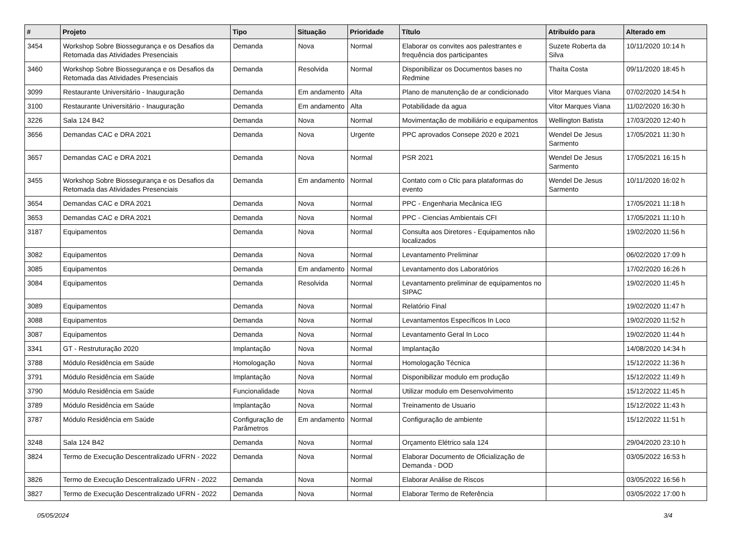| # | Projeto | Tipo | Situação | Prioridade | Título | Atribuído para | Alterado em |
| --- | --- | --- | --- | --- | --- | --- | --- |
| 3454 | Workshop Sobre Biossegurança e os Desafios da Retomada das Atividades Presenciais | Demanda | Nova | Normal | Elaborar os convites aos palestrantes e frequência dos participantes | Suzete Roberta da Silva | 10/11/2020 10:14 h |
| 3460 | Workshop Sobre Biossegurança e os Desafios da Retomada das Atividades Presenciais | Demanda | Resolvida | Normal | Disponibilizar os Documentos bases no Redmine | Thaíta Costa | 09/11/2020 18:45 h |
| 3099 | Restaurante Universitário - Inauguração | Demanda | Em andamento | Alta | Plano de manutenção de ar condicionado | Vitor Marques Viana | 07/02/2020 14:54 h |
| 3100 | Restaurante Universitário - Inauguração | Demanda | Em andamento | Alta | Potabilidade da agua | Vitor Marques Viana | 11/02/2020 16:30 h |
| 3226 | Sala 124 B42 | Demanda | Nova | Normal | Movimentação de mobiliário e equipamentos | Wellington Batista | 17/03/2020 12:40 h |
| 3656 | Demandas CAC e DRA 2021 | Demanda | Nova | Urgente | PPC aprovados Consepe 2020 e 2021 | Wendel De Jesus Sarmento | 17/05/2021 11:30 h |
| 3657 | Demandas CAC e DRA 2021 | Demanda | Nova | Normal | PSR 2021 | Wendel De Jesus Sarmento | 17/05/2021 16:15 h |
| 3455 | Workshop Sobre Biossegurança e os Desafios da Retomada das Atividades Presenciais | Demanda | Em andamento | Normal | Contato com o Ctic para plataformas do evento | Wendel De Jesus Sarmento | 10/11/2020 16:02 h |
| 3654 | Demandas CAC e DRA 2021 | Demanda | Nova | Normal | PPC - Engenharia Mecânica IEG | | 17/05/2021 11:18 h |
| 3653 | Demandas CAC e DRA 2021 | Demanda | Nova | Normal | PPC - Ciencias Ambientais CFI | | 17/05/2021 11:10 h |
| 3187 | Equipamentos | Demanda | Nova | Normal | Consulta aos Diretores - Equipamentos não localizados | | 19/02/2020 11:56 h |
| 3082 | Equipamentos | Demanda | Nova | Normal | Levantamento Preliminar | | 06/02/2020 17:09 h |
| 3085 | Equipamentos | Demanda | Em andamento | Normal | Levantamento dos Laboratórios | | 17/02/2020 16:26 h |
| 3084 | Equipamentos | Demanda | Resolvida | Normal | Levantamento preliminar de equipamentos no SIPAC | | 19/02/2020 11:45 h |
| 3089 | Equipamentos | Demanda | Nova | Normal | Relatório Final | | 19/02/2020 11:47 h |
| 3088 | Equipamentos | Demanda | Nova | Normal | Levantamentos Específicos In Loco | | 19/02/2020 11:52 h |
| 3087 | Equipamentos | Demanda | Nova | Normal | Levantamento Geral In Loco | | 19/02/2020 11:44 h |
| 3341 | GT - Restruturação 2020 | Implantação | Nova | Normal | Implantação | | 14/08/2020 14:34 h |
| 3788 | Módulo Residência em Saúde | Homologação | Nova | Normal | Homologação Técnica | | 15/12/2022 11:36 h |
| 3791 | Módulo Residência em Saúde | Implantação | Nova | Normal | Disponibilizar modulo em produção | | 15/12/2022 11:49 h |
| 3790 | Módulo Residência em Saúde | Funcionalidade | Nova | Normal | Utilizar modulo em Desenvolvimento | | 15/12/2022 11:45 h |
| 3789 | Módulo Residência em Saúde | Implantação | Nova | Normal | Treinamento de Usuario | | 15/12/2022 11:43 h |
| 3787 | Módulo Residência em Saúde | Configuração de Parâmetros | Em andamento | Normal | Configuração de ambiente | | 15/12/2022 11:51 h |
| 3248 | Sala 124 B42 | Demanda | Nova | Normal | Orçamento Elétrico sala 124 | | 29/04/2020 23:10 h |
| 3824 | Termo de Execução Descentralizado UFRN - 2022 | Demanda | Nova | Normal | Elaborar Documento de Oficialização de Demanda - DOD | | 03/05/2022 16:53 h |
| 3826 | Termo de Execução Descentralizado UFRN - 2022 | Demanda | Nova | Normal | Elaborar Análise de Riscos | | 03/05/2022 16:56 h |
| 3827 | Termo de Execução Descentralizado UFRN - 2022 | Demanda | Nova | Normal | Elaborar Termo de Referência | | 03/05/2022 17:00 h |
05/05/2024 3/4